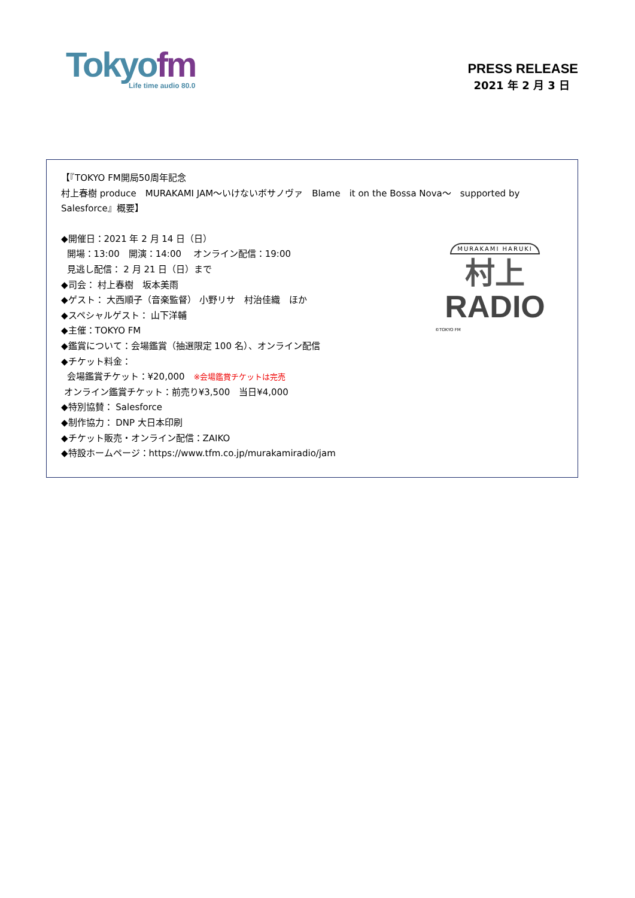Tokyo fm
Life time audio 80.0
PRESS RELEASE
2021 年 2 月 3 日
【『TOKYO FM開局50周年記念
村上春樹 produce　MURAKAMI JAM～いけないボサノヴァ　Blame　it on the Bossa Nova～　supported by Salesforce』概要】
◆開催日：2021 年 2 月 14 日（日）
開場：13:00　開演：14:00　 オンライン配信：19:00
見逃し配信： 2 月 21 日（日）まで
◆司会： 村上春樹　坂本美雨
◆ゲスト： 大西順子（音楽監督） 小野リサ　村治佳織　ほか
◆スペシャルゲスト： 山下洋輔
◆主催：TOKYO FM
◆鑑賞について：会場鑑賞（抽選限定 100 名）、オンライン配信
◆チケット料金：
会場鑑賞チケット：¥20,000　※会場鑑賞チケットは完売
オンライン鑑賞チケット：前売り¥3,500　当日¥4,000
◆特別協賛： Salesforce
◆制作協力： DNP 大日本印刷
◆チケット販売・オンライン配信：ZAIKO
◆特設ホームページ：https://www.tfm.co.jp/murakamiradio/jam
MURAKAMI HARUKI
村上
RADIO
©TOKYO FM